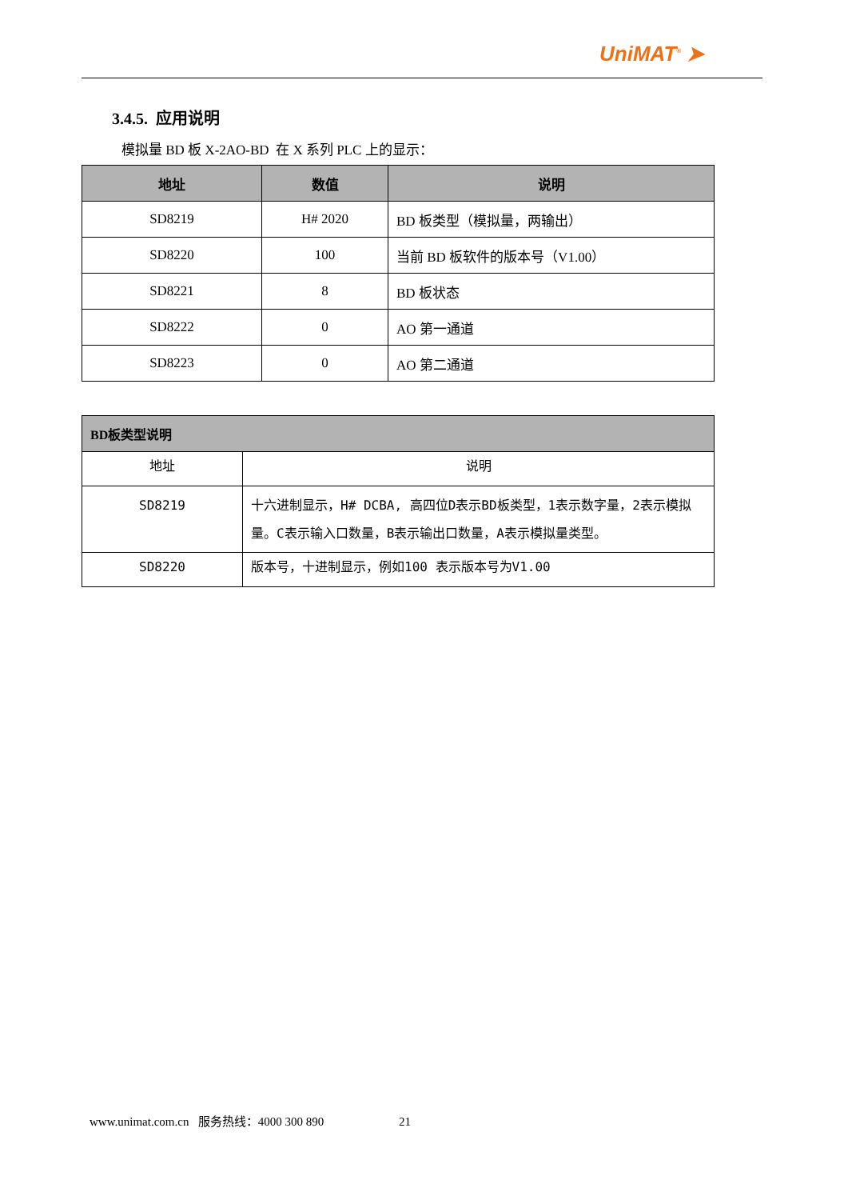UniMAT<sup>®</sup> ➤
3.4.5. 应用说明
模拟量 BD 板 X-2AO-BD 在 X 系列 PLC 上的显示：
| 地址 | 数值 | 说明 |
| --- | --- | --- |
| SD8219 | H# 2020 | BD 板类型（模拟量，两输出） |
| SD8220 | 100 | 当前 BD 板软件的版本号（V1.00） |
| SD8221 | 8 | BD 板状态 |
| SD8222 | 0 | AO 第一通道 |
| SD8223 | 0 | AO 第二通道 |
| BD板类型说明 | |
| --- | --- |
| 地址 | 说明 |
| SD8219 | 十六进制显示，H# DCBA, 高四位D表示BD板类型，1表示数字量，2表示模拟量。C表示输入口数量，B表示输出口数量，A表示模拟量类型。 |
| SD8220 | 版本号，十进制显示，例如100 表示版本号为V1.00 |
www.unimat.com.cn 服务热线：4000 300 890 21